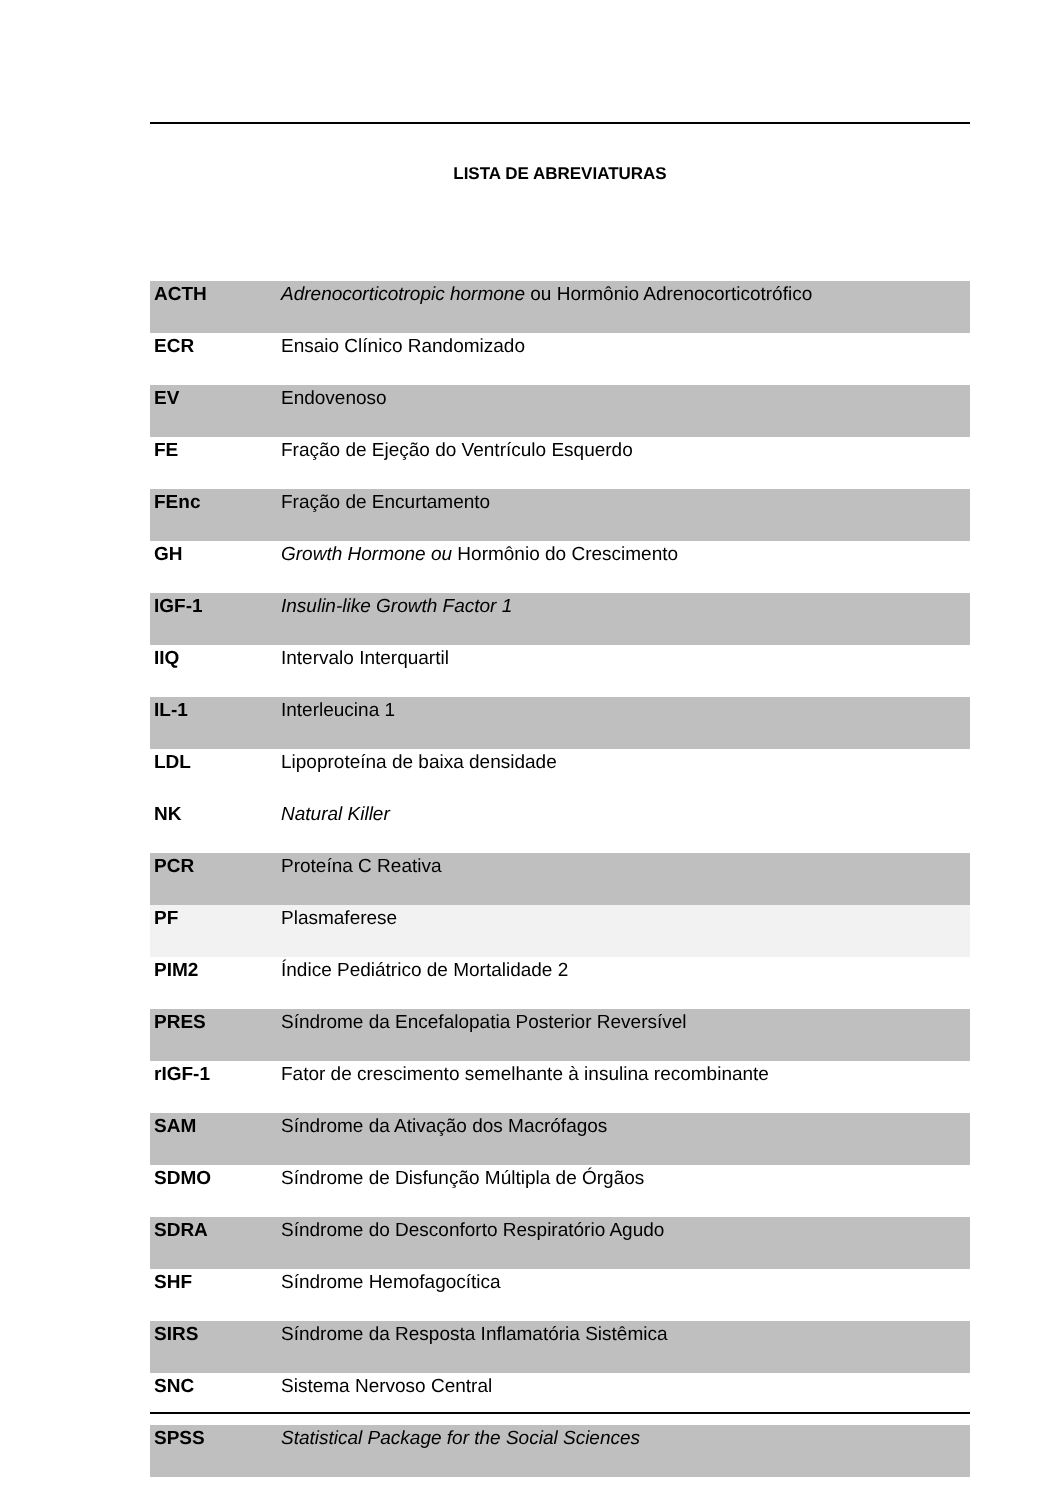LISTA DE ABREVIATURAS
| ACTH | Adrenocorticotropic hormone ou Hormônio Adrenocorticotrófico |
| ECR | Ensaio Clínico Randomizado |
| EV | Endovenoso |
| FE | Fração de Ejeção do Ventrículo Esquerdo |
| FEnc | Fração de Encurtamento |
| GH | Growth Hormone ou Hormônio do Crescimento |
| IGF-1 | Insulin-like Growth Factor 1 |
| IIQ | Intervalo Interquartil |
| IL-1 | Interleucina 1 |
| LDL | Lipoproteína de baixa densidade |
| NK | Natural Killer |
| PCR | Proteína C Reativa |
| PF | Plasmaferese |
| PIM2 | Índice Pediátrico de Mortalidade 2 |
| PRES | Síndrome da Encefalopatia Posterior Reversível |
| rIGF-1 | Fator de crescimento semelhante à insulina recombinante |
| SAM | Síndrome da Ativação dos Macrófagos |
| SDMO | Síndrome de Disfunção Múltipla de Órgãos |
| SDRA | Síndrome do Desconforto Respiratório Agudo |
| SHF | Síndrome Hemofagocítica |
| SIRS | Síndrome da Resposta Inflamatória Sistêmica |
| SNC | Sistema Nervoso Central |
| SPSS | Statistical Package for the Social Sciences |